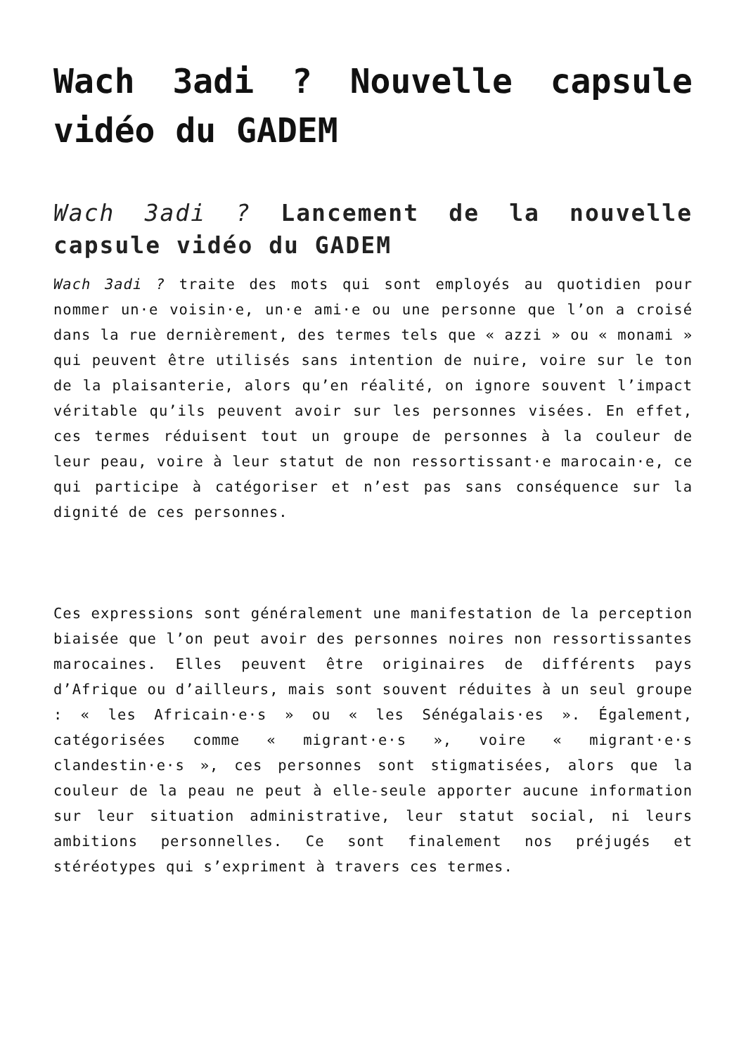Wach 3adi ? Nouvelle capsule vidéo du GADEM
Wach 3adi ? Lancement de la nouvelle capsule vidéo du GADEM
Wach 3adi ? traite des mots qui sont employés au quotidien pour nommer un·e voisin·e, un·e ami·e ou une personne que l’on a croisé dans la rue dernièrement, des termes tels que « azzi » ou « monami » qui peuvent être utilisés sans intention de nuire, voire sur le ton de la plaisanterie, alors qu’en réalité, on ignore souvent l’impact véritable qu’ils peuvent avoir sur les personnes visées. En effet, ces termes réduisent tout un groupe de personnes à la couleur de leur peau, voire à leur statut de non ressortissant·e marocain·e, ce qui participe à catégoriser et n’est pas sans conséquence sur la dignité de ces personnes.
Ces expressions sont généralement une manifestation de la perception biaisée que l’on peut avoir des personnes noires non ressortissantes marocaines. Elles peuvent être originaires de différents pays d’Afrique ou d’ailleurs, mais sont souvent réduites à un seul groupe : « les Africain·e·s » ou « les Sénégalais·es ». Également, catégorisées comme « migrant·e·s », voire « migrant·e·s clandestin·e·s », ces personnes sont stigmatisées, alors que la couleur de la peau ne peut à elle-seule apporter aucune information sur leur situation administrative, leur statut social, ni leurs ambitions personnelles. Ce sont finalement nos préjugés et stéréotypes qui s’expriment à travers ces termes.